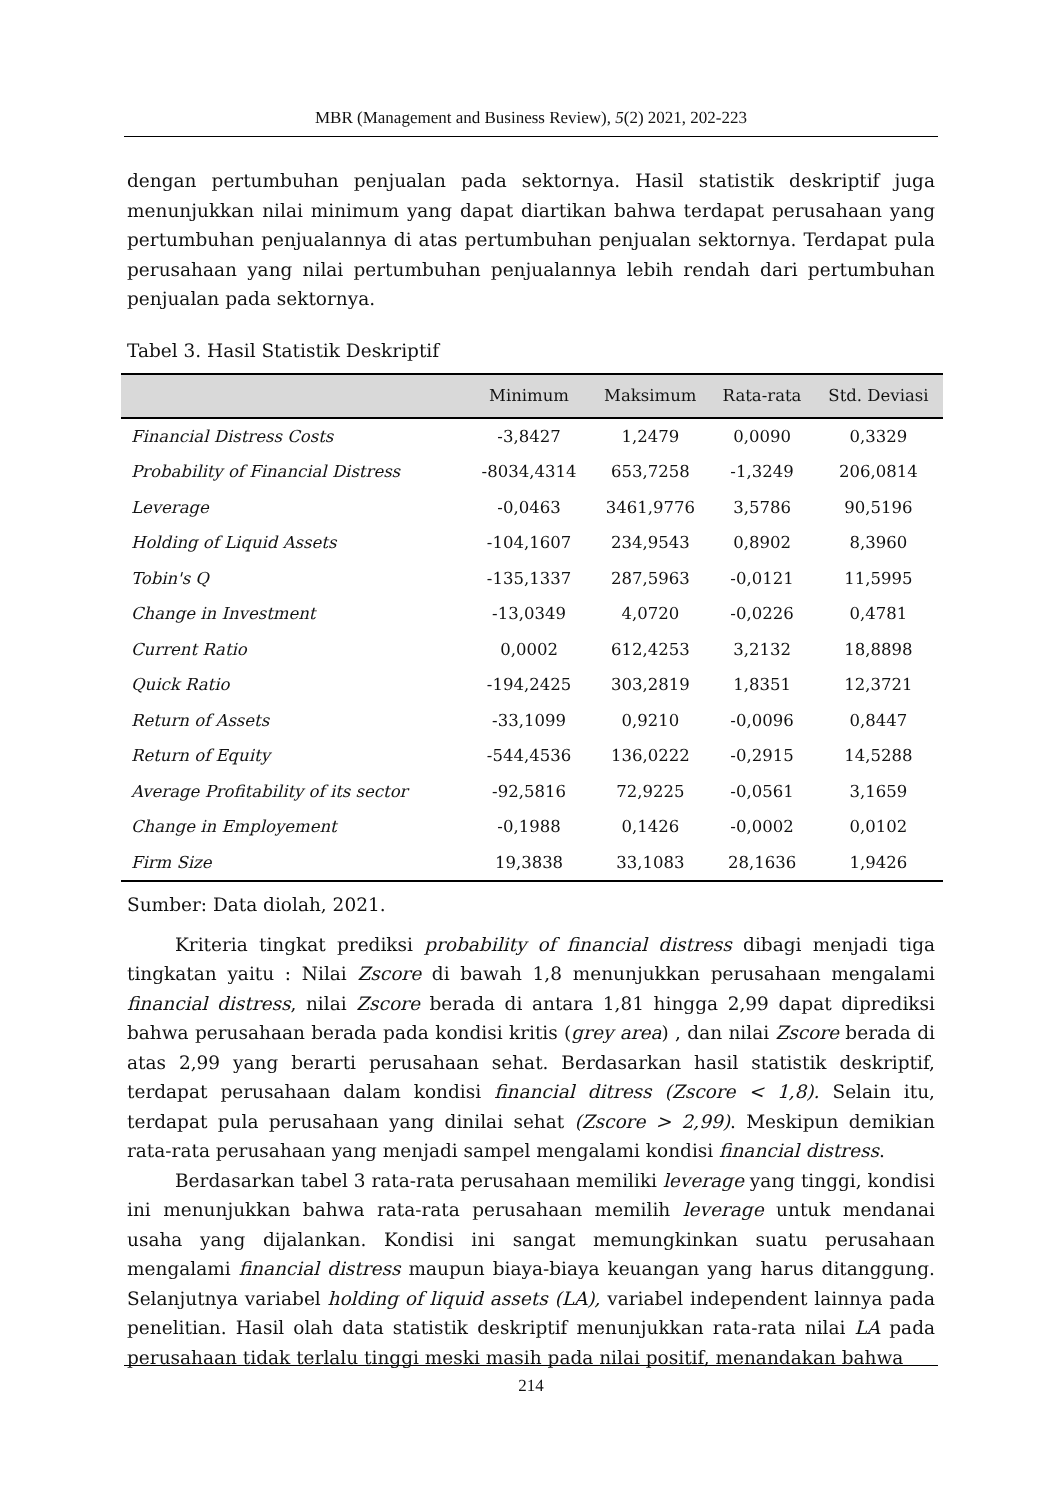MBR (Management and Business Review), 5(2) 2021, 202-223
dengan pertumbuhan penjualan pada sektornya. Hasil statistik deskriptif juga menunjukkan nilai minimum yang dapat diartikan bahwa terdapat perusahaan yang pertumbuhan penjualannya di atas pertumbuhan penjualan sektornya. Terdapat pula perusahaan yang nilai pertumbuhan penjualannya lebih rendah dari pertumbuhan penjualan pada sektornya.
Tabel 3. Hasil Statistik Deskriptif
| | Minimum | Maksimum | Rata-rata | Std. Deviasi |
| --- | --- | --- | --- | --- |
| Financial Distress Costs | -3,8427 | 1,2479 | 0,0090 | 0,3329 |
| Probability of Financial Distress | -8034,4314 | 653,7258 | -1,3249 | 206,0814 |
| Leverage | -0,0463 | 3461,9776 | 3,5786 | 90,5196 |
| Holding of Liquid Assets | -104,1607 | 234,9543 | 0,8902 | 8,3960 |
| Tobin's Q | -135,1337 | 287,5963 | -0,0121 | 11,5995 |
| Change in Investment | -13,0349 | 4,0720 | -0,0226 | 0,4781 |
| Current Ratio | 0,0002 | 612,4253 | 3,2132 | 18,8898 |
| Quick Ratio | -194,2425 | 303,2819 | 1,8351 | 12,3721 |
| Return of Assets | -33,1099 | 0,9210 | -0,0096 | 0,8447 |
| Return of Equity | -544,4536 | 136,0222 | -0,2915 | 14,5288 |
| Average Profitability of its sector | -92,5816 | 72,9225 | -0,0561 | 3,1659 |
| Change in Employement | -0,1988 | 0,1426 | -0,0002 | 0,0102 |
| Firm Size | 19,3838 | 33,1083 | 28,1636 | 1,9426 |
Sumber: Data diolah, 2021.
Kriteria tingkat prediksi probability of financial distress dibagi menjadi tiga tingkatan yaitu : Nilai Zscore di bawah 1,8 menunjukkan perusahaan mengalami financial distress, nilai Zscore berada di antara 1,81 hingga 2,99 dapat diprediksi bahwa perusahaan berada pada kondisi kritis (grey area) , dan nilai Zscore berada di atas 2,99 yang berarti perusahaan sehat. Berdasarkan hasil statistik deskriptif, terdapat perusahaan dalam kondisi financial ditress (Zscore < 1,8). Selain itu, terdapat pula perusahaan yang dinilai sehat (Zscore > 2,99). Meskipun demikian rata-rata perusahaan yang menjadi sampel mengalami kondisi financial distress.
Berdasarkan tabel 3 rata-rata perusahaan memiliki leverage yang tinggi, kondisi ini menunjukkan bahwa rata-rata perusahaan memilih leverage untuk mendanai usaha yang dijalankan. Kondisi ini sangat memungkinkan suatu perusahaan mengalami financial distress maupun biaya-biaya keuangan yang harus ditanggung. Selanjutnya variabel holding of liquid assets (LA), variabel independent lainnya pada penelitian. Hasil olah data statistik deskriptif menunjukkan rata-rata nilai LA pada perusahaan tidak terlalu tinggi meski masih pada nilai positif, menandakan bahwa
214